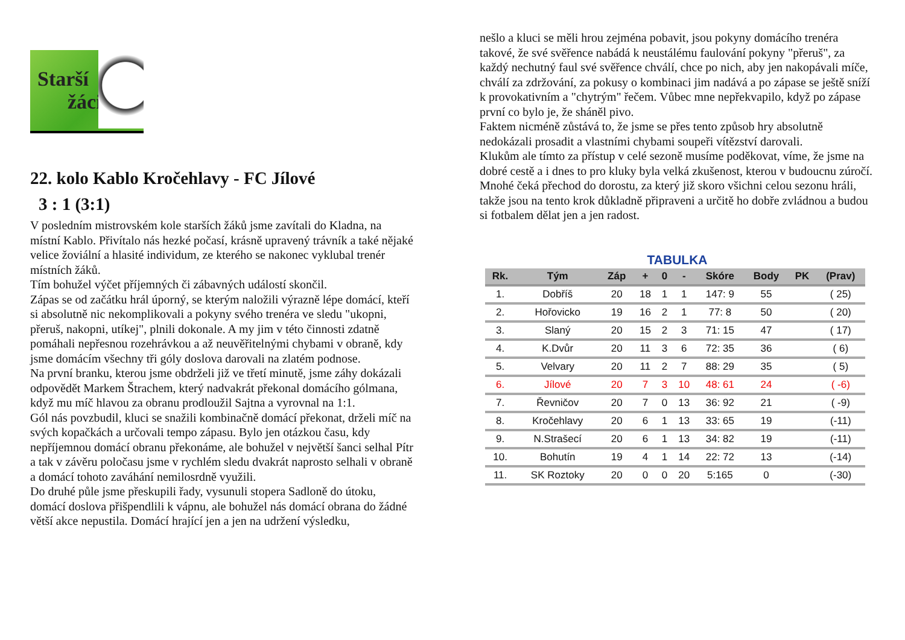Starší
žáci
22. kolo Kablo Kročehlavy - FC Jílové
3 : 1 (3:1)
V posledním mistrovském kole starších žáků jsme zavítali do Kladna, na místní Kablo. Přivítalo nás hezké počasí, krásně upravený trávník a také nějaké velice žoviální a hlasité individum, ze kterého se nakonec vyklubal trenér místních žáků.
Tím bohužel výčet příjemných či zábavných událostí skončil.
Zápas se od začátku hrál úporný, se kterým naložili výrazně lépe domácí, kteří si absolutně nic nekomplikovali a pokyny svého trenéra ve sledu "ukopni, přeruš, nakopni, utíkej", plnili dokonale. A my jim v této činnosti zdatně pomáhali nepřesnou rozehrávkou a až neuvěřitelnými chybami v obraně, kdy jsme domácím všechny tři góly doslova darovali na zlatém podnose.
Na první branku, kterou jsme obdrželi již ve třetí minutě, jsme záhy dokázali odpovědět Markem Štrachem, který nadvakrát překonal domácího gólmana, když mu míč hlavou za obranu prodloužil Sajtna a vyrovnal na 1:1.
Gól nás povzbudil, kluci se snažili kombinačně domácí překonat, drželi míč na svých kopačkách a určovali tempo zápasu. Bylo jen otázkou času, kdy nepříjemnou domácí obranu překonáme, ale bohužel v největší šanci selhal Pítr a tak v závěru poločasu jsme v rychlém sledu dvakrát naprosto selhali v obraně a domácí tohoto zaváhání nemilosrdně využili.
Do druhé půle jsme přeskupili řady, vysunuli stopera Sadloně do útoku, domácí doslova přišpendlili k vápnu, ale bohužel nás domácí obrana do žádné větší akce nepustila. Domácí hrající jen a jen na udržení výsledku,
nešlo a kluci se měli hrou zejména pobavit, jsou pokyny domácího trenéra takové, že své svěřence nabádá k neustálému faulování pokyny "přeruš", za každý nechutný faul své svěřence chválí, chce po nich, aby jen nakopávali míče, chválí za zdržování, za pokusy o kombinaci jim nadává a po zápase se ještě sníží k provokativním a "chytrým" řečem. Vůbec mne nepřekvapilo, když po zápase první co bylo je, že sháněl pivo.
Faktem nicméně zůstává to, že jsme se přes tento způsob hry absolutně nedokázali prosadit a vlastními chybami soupeři vítězství darovali.
Klukům ale tímto za přístup v celé sezoně musíme poděkovat, víme, že jsme na dobré cestě a i dnes to pro kluky byla velká zkušenost, kterou v budoucnu zúročí. Mnohé čeká přechod do dorostu, za který již skoro všichni celou sezonu hráli, takže jsou na tento krok důkladně připraveni a určitě ho dobře zvládnou a budou si fotbalem dělat jen a jen radost.
TABULKA
| Rk. | Tým | Záp | + | 0 | - | Skóre | Body | PK | (Prav) |
| --- | --- | --- | --- | --- | --- | --- | --- | --- | --- |
| 1. | Dobříš | 20 | 18 | 1 | 1 | 147: 9 | 55 | | ( 25) |
| 2. | Hořovicko | 19 | 16 | 2 | 1 | 77: 8 | 50 | | ( 20) |
| 3. | Slaný | 20 | 15 | 2 | 3 | 71: 15 | 47 | | ( 17) |
| 4. | K.Dvůr | 20 | 11 | 3 | 6 | 72: 35 | 36 | | ( 6) |
| 5. | Velvary | 20 | 11 | 2 | 7 | 88: 29 | 35 | | ( 5) |
| 6. | Jílové | 20 | 7 | 3 | 10 | 48: 61 | 24 | | ( -6) |
| 7. | Řevničov | 20 | 7 | 0 | 13 | 36: 92 | 21 | | ( -9) |
| 8. | Kročehlavy | 20 | 6 | 1 | 13 | 33: 65 | 19 | | (-11) |
| 9. | N.Strašecí | 20 | 6 | 1 | 13 | 34: 82 | 19 | | (-11) |
| 10. | Bohutín | 19 | 4 | 1 | 14 | 22: 72 | 13 | | (-14) |
| 11. | SK Roztoky | 20 | 0 | 0 | 20 | 5:165 | 0 | | (-30) |